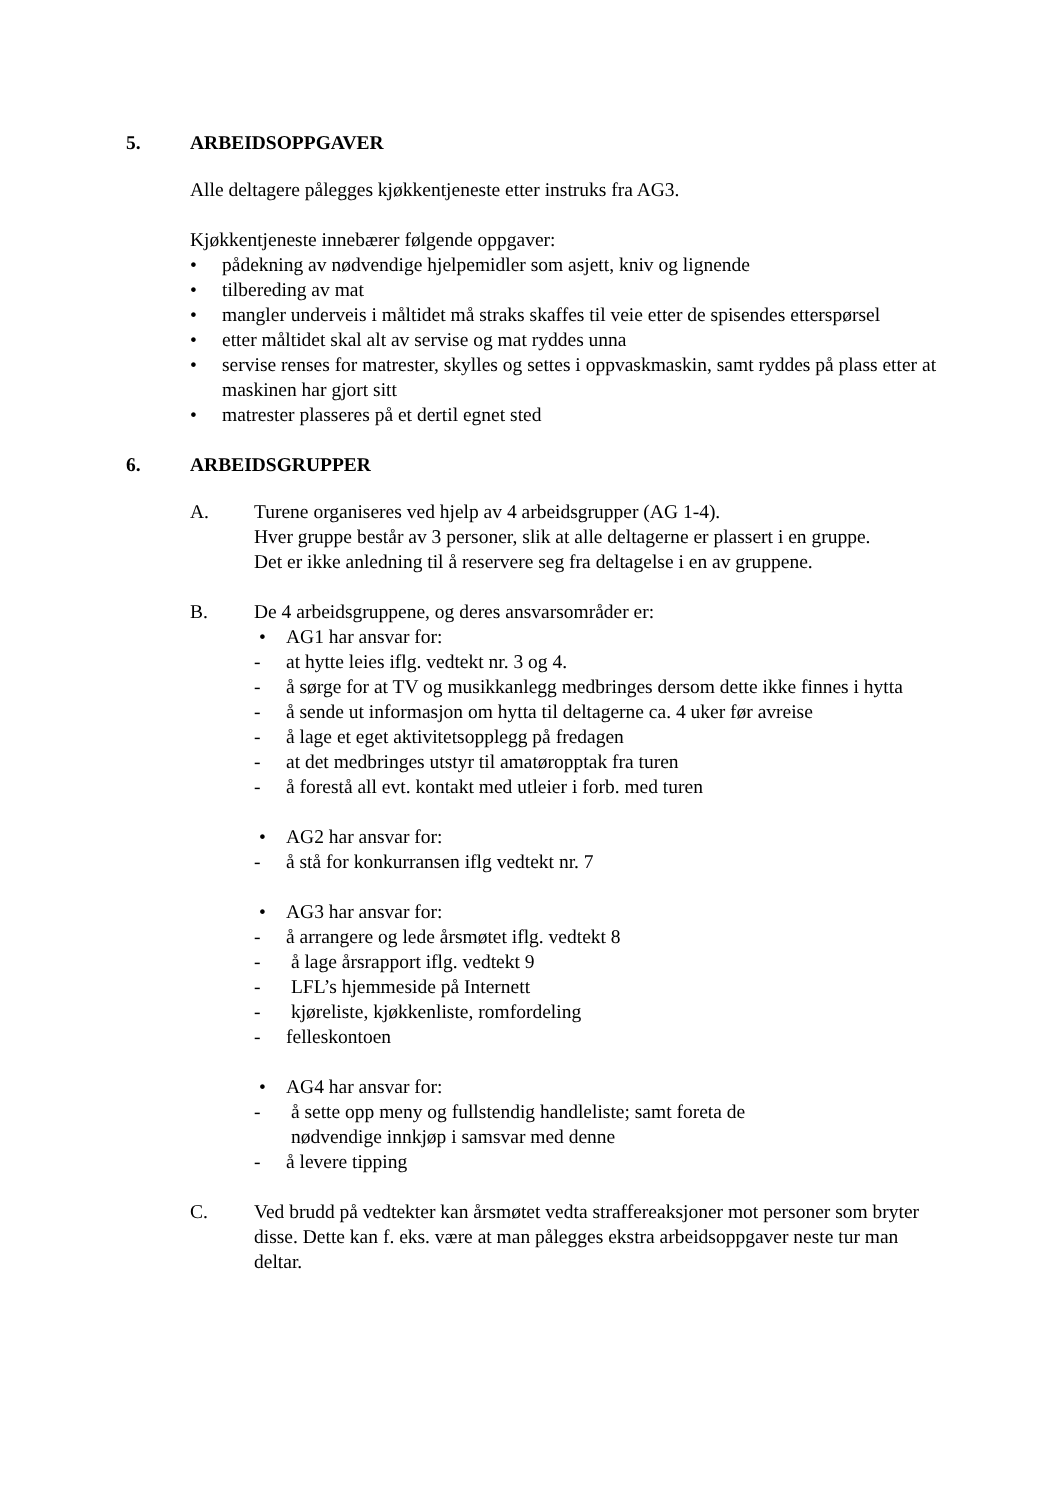5. ARBEIDSOPPGAVER
Alle deltagere pålegges kjøkkentjeneste etter instruks fra AG3.
Kjøkkentjeneste innebærer følgende oppgaver:
• pådekning av nødvendige hjelpemidler som asjett, kniv og lignende
• tilbereding av mat
• mangler underveis i måltidet må straks skaffes til veie etter de spisendes etterspørsel
• etter måltidet skal alt av servise og mat ryddes unna
• servise renses for matrester, skylles og settes i oppvaskmaskin, samt ryddes på plass etter at maskinen har gjort sitt
• matrester plasseres på et dertil egnet sted
6. ARBEIDSGRUPPER
A. Turene organiseres ved hjelp av 4 arbeidsgrupper (AG 1-4).
Hver gruppe består av 3 personer, slik at alle deltagerne er plassert i en gruppe.
Det er ikke anledning til å reservere seg fra deltagelse i en av gruppene.
B. De 4 arbeidsgruppene, og deres ansvarsområder er:
• AG1 har ansvar for:
- at hytte leies iflg. vedtekt nr. 3 og 4.
- å sørge for at TV og musikkanlegg medbringes dersom dette ikke finnes i hytta
- å sende ut informasjon om hytta til deltagerne ca. 4 uker før avreise
- å lage et eget aktivitetsopplegg på fredagen
- at det medbringes utstyr til amatøropptak fra turen
- å forestå all evt. kontakt med utleier i forb. med turen
• AG2 har ansvar for:
- å stå for konkurransen iflg vedtekt nr. 7
• AG3 har ansvar for:
- å arrangere og lede årsmøtet iflg. vedtekt 8
- å lage årsrapport iflg. vedtekt 9
- LFL’s hjemmeside på Internett
- kjøreliste, kjøkkenliste, romfordeling
- felleskontoen
• AG4 har ansvar for:
- å sette opp meny og fullstendig handleliste; samt foreta de
nødvendige innkjøp i samsvar med denne
- å levere tipping
C. Ved brudd på vedtekter kan årsmøtet vedta straffereaksjoner mot personer som bryter disse. Dette kan f. eks. være at man pålegges ekstra arbeidsoppgaver neste tur man deltar.